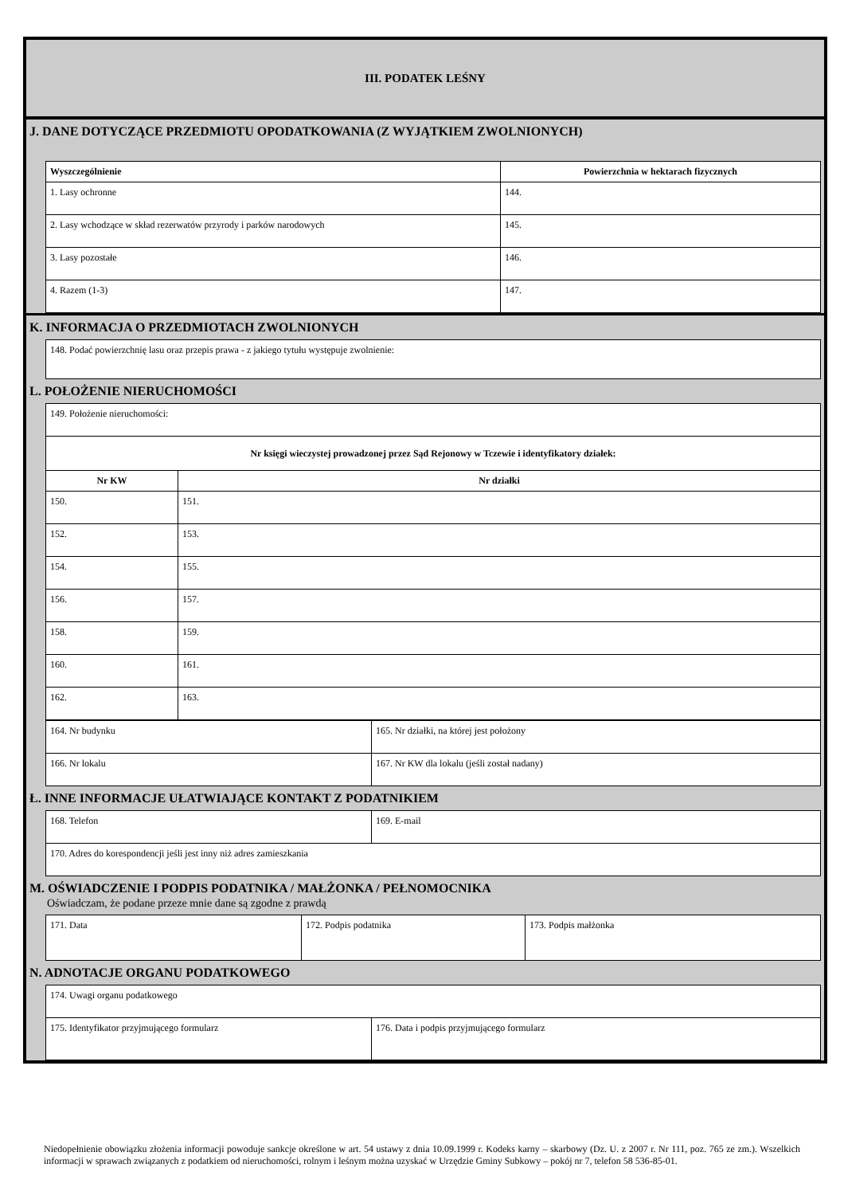III. PODATEK LEŚNY
J. DANE DOTYCZĄCE PRZEDMIOTU OPODATKOWANIA (Z WYJĄTKIEM ZWOLNIONYCH)
| Wyszczególnienie | Powierzchnia w hektarach fizycznych |
| --- | --- |
| 1. Lasy ochronne | 144. |
| 2. Lasy wchodzące w skład rezerwatów przyrody i parków narodowych | 145. |
| 3. Lasy pozostałe | 146. |
| 4. Razem (1-3) | 147. |
K. INFORMACJA O PRZEDMIOTACH ZWOLNIONYCH
| 148. Podać powierzchnię lasu oraz przepis prawa - z jakiego tytułu występuje zwolnienie: |
L. POŁOŻENIE NIERUCHOMOŚCI
| 149. Położenie nieruchomości: | |
| Nr księgi wieczystej prowadzonej przez Sąd Rejonowy w Tczewie i identyfikatory działek: | |
| Nr KW | Nr działki |
| 150. | 151. |
| 152. | 153. |
| 154. | 155. |
| 156. | 157. |
| 158. | 159. |
| 160. | 161. |
| 162. | 163. |
| 164. Nr budynku | 165. Nr działki, na której jest położony |
| 166. Nr lokalu | 167. Nr KW dla lokalu (jeśli został nadany) |
Ł. INNE INFORMACJE UŁATWIAJĄCE KONTAKT Z PODATNIKIEM
| 168. Telefon | 169. E-mail |
| 170. Adres do korespondencji jeśli jest inny niż adres zamieszkania | |
M. OŚWIADCZENIE I PODPIS PODATNIKA / MAŁŻONKA / PEŁNOMOCNIKA
Oświadczam, że podane przeze mnie dane są zgodne z prawdą
| 171. Data | 172. Podpis podatnika | 173. Podpis małżonka |
N. ADNOTACJE ORGANU PODATKOWEGO
| 174. Uwagi organu podatkowego | |
| 175. Identyfikator przyjmującego formularz | 176. Data i podpis przyjmującego formularz |
Niedopełnienie obowiązku złożenia informacji powoduje sankcje określone w art. 54 ustawy z dnia 10.09.1999 r. Kodeks karny – skarbowy (Dz. U. z 2007 r. Nr 111, poz. 765 ze zm.). Wszelkich informacji w sprawach związanych z podatkiem od nieruchomości, rolnym i leśnym można uzyskać w Urzędzie Gminy Subkowy – pokój nr 7, telefon 58 536-85-01.